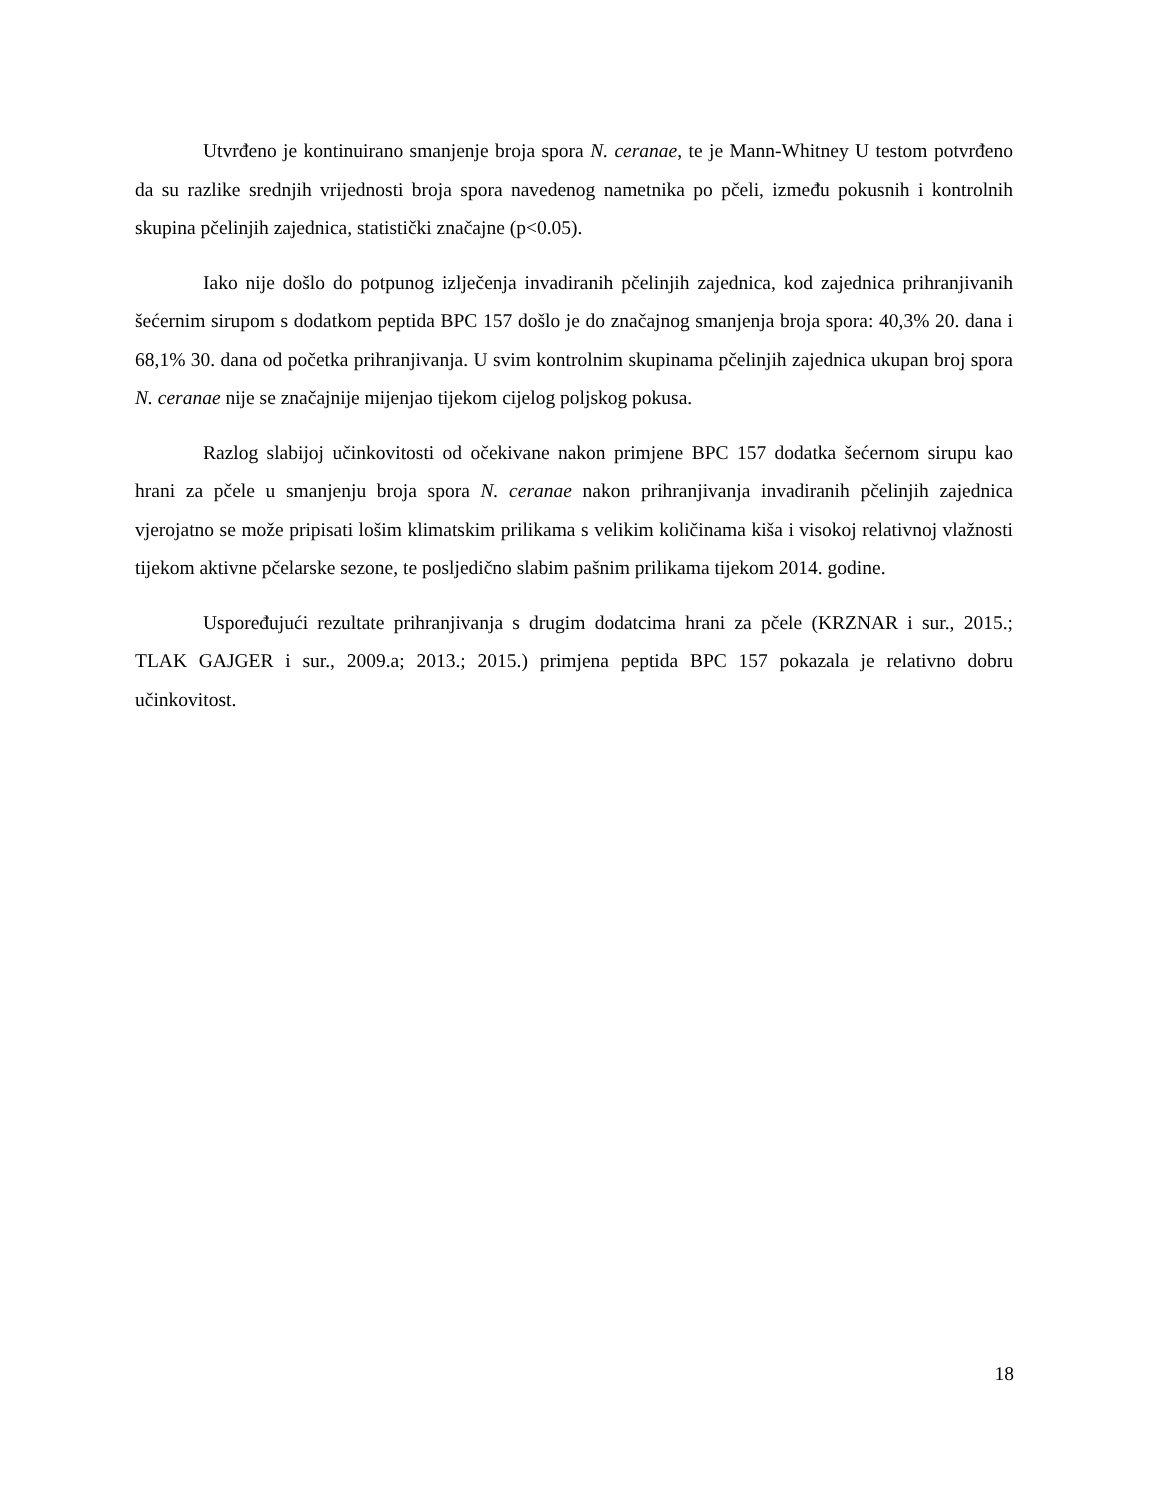Utvrđeno je kontinuirano smanjenje broja spora N. ceranae, te je Mann-Whitney U testom potvrđeno da su razlike srednjih vrijednosti broja spora navedenog nametnika po pčeli, između pokusnih i kontrolnih skupina pčelinjih zajednica, statistički značajne (p<0.05).
Iako nije došlo do potpunog izlječenja invadiranih pčelinjih zajednica, kod zajednica prihranjivanih šećernim sirupom s dodatkom peptida BPC 157 došlo je do značajnog smanjenja broja spora: 40,3% 20. dana i 68,1% 30. dana od početka prihranjivanja. U svim kontrolnim skupinama pčelinjih zajednica ukupan broj spora N. ceranae nije se značajnije mijenjao tijekom cijelog poljskog pokusa.
Razlog slabijoj učinkovitosti od očekivane nakon primjene BPC 157 dodatka šećernom sirupu kao hrani za pčele u smanjenju broja spora N. ceranae nakon prihranjivanja invadiranih pčelinjih zajednica vjerojatno se može pripisati lošim klimatskim prilikama s velikim količinama kiša i visokoj relativnoj vlažnosti tijekom aktivne pčelarske sezone, te posljedično slabim pašnim prilikama tijekom 2014. godine.
Uspoređujući rezultate prihranjivanja s drugim dodatcima hrani za pčele (KRZNAR i sur., 2015.; TLAK GAJGER i sur., 2009.a; 2013.; 2015.) primjena peptida BPC 157 pokazala je relativno dobru učinkovitost.
18